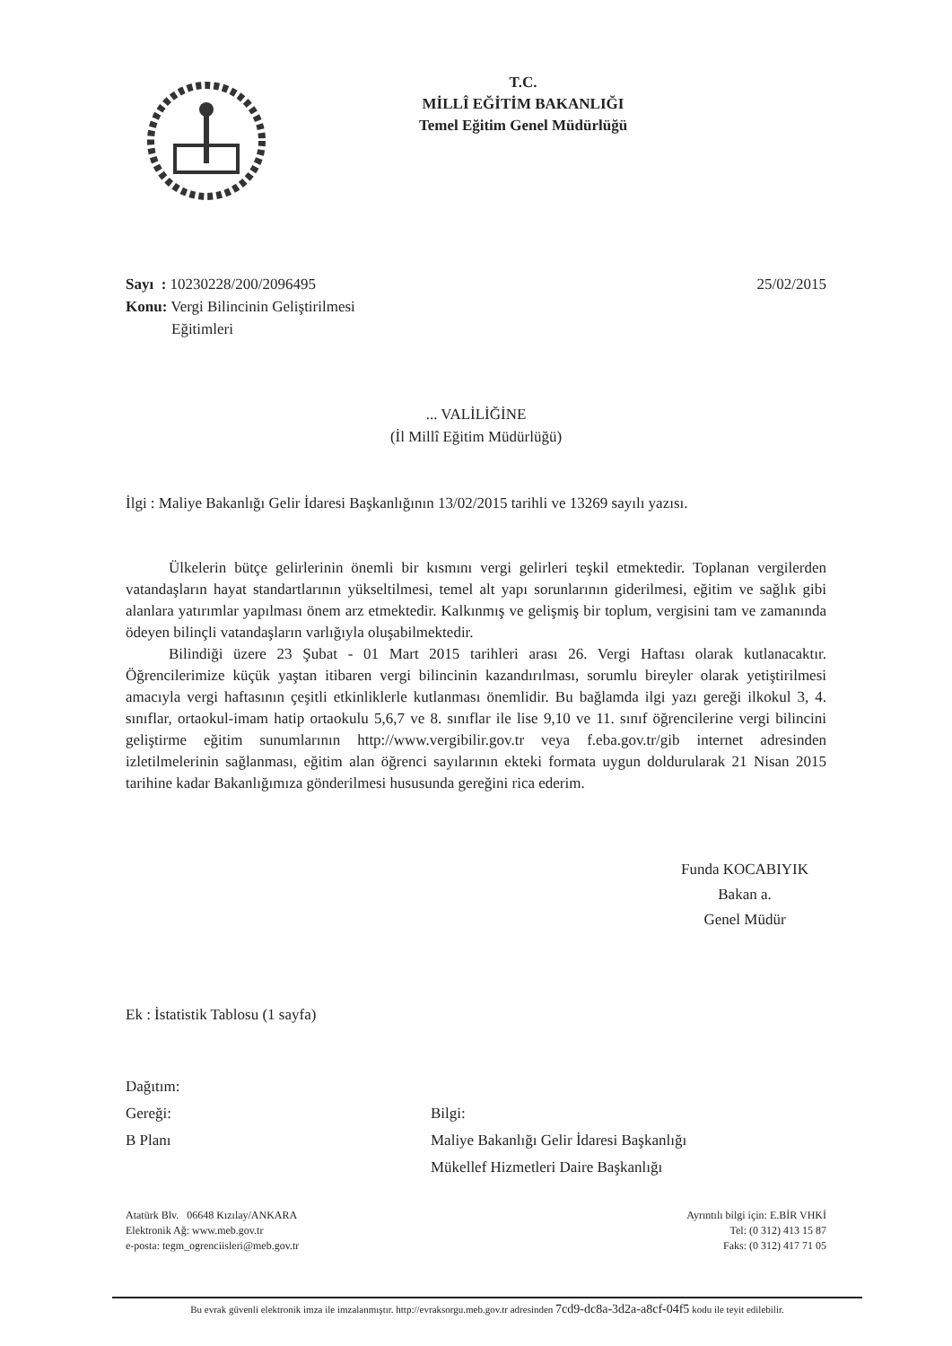T.C.
MİLLÎ EĞİTİM BAKANLIĞI
Temel Eğitim Genel Müdürlüğü
Sayı : 10230228/200/2096495
Konu: Vergi Bilincinin Geliştirilmesi
Eğitimleri
25/02/2015
... VALİLİĞİNE
(İl Millî Eğitim Müdürlüğü)
İlgi : Maliye Bakanlığı Gelir İdaresi Başkanlığının 13/02/2015 tarihli ve 13269 sayılı yazısı.
Ülkelerin bütçe gelirlerinin önemli bir kısmını vergi gelirleri teşkil etmektedir. Toplanan vergilerden vatandaşların hayat standartlarının yükseltilmesi, temel alt yapı sorunlarının giderilmesi, eğitim ve sağlık gibi alanlara yatırımlar yapılması önem arz etmektedir. Kalkınmış ve gelişmiş bir toplum, vergisini tam ve zamanında ödeyen bilinçli vatandaşların varlığıyla oluşabilmektedir.
Bilindiği üzere 23 Şubat - 01 Mart 2015 tarihleri arası 26. Vergi Haftası olarak kutlanacaktır. Öğrencilerimize küçük yaştan itibaren vergi bilincinin kazandırılması, sorumlu bireyler olarak yetiştirilmesi amacıyla vergi haftasının çeşitli etkinliklerle kutlanması önemlidir. Bu bağlamda ilgi yazı gereği ilkokul 3, 4. sınıflar, ortaokul-imam hatip ortaokulu 5,6,7 ve 8. sınıflar ile lise 9,10 ve 11. sınıf öğrencilerine vergi bilincini geliştirme eğitim sunumlarının http://www.vergibilir.gov.tr veya f.eba.gov.tr/gib internet adresinden izletilmelerinin sağlanması, eğitim alan öğrenci sayılarının ekteki formata uygun doldurularak 21 Nisan 2015 tarihine kadar Bakanlığımıza gönderilmesi hususunda gereğini rica ederim.
Funda KOCABIYIK
Bakan a.
Genel Müdür
Ek : İstatistik Tablosu (1 sayfa)
Dağıtım:
Gereği:
B Planı
Bilgi:
Maliye Bakanlığı Gelir İdaresi Başkanlığı
Mükellef Hizmetleri Daire Başkanlığı
Atatürk Blv. 06648 Kızılay/ANKARA
Elektronik Ağ: www.meb.gov.tr
e-posta: tegm_ogrenciisleri@meb.gov.tr
Ayrıntılı bilgi için: E.BİR VHKİ
Tel: (0 312) 413 15 87
Faks: (0 312) 417 71 05
Bu evrak güvenli elektronik imza ile imzalanmıştır. http://evraksorgu.meb.gov.tr adresinden 7cd9-dc8a-3d2a-a8cf-04f5 kodu ile teyit edilebilir.